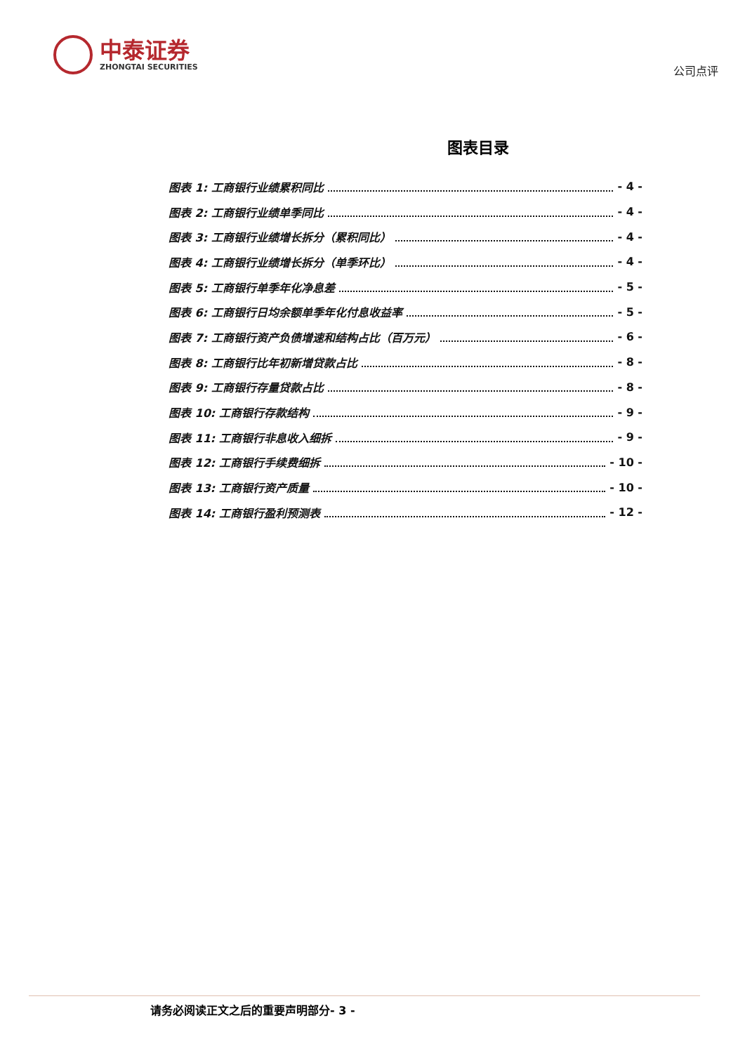中泰证券
ZHONGTAI SECURITIES
公司点评
图表目录
图表 1: 工商银行业绩累积同比 - 4 -
图表 2: 工商银行业绩单季同比 - 4 -
图表 3: 工商银行业绩增长拆分（累积同比） - 4 -
图表 4: 工商银行业绩增长拆分（单季环比） - 4 -
图表 5: 工商银行单季年化净息差 - 5 -
图表 6: 工商银行日均余额单季年化付息收益率 - 5 -
图表 7: 工商银行资产负债增速和结构占比（百万元） - 6 -
图表 8: 工商银行比年初新增贷款占比 - 8 -
图表 9: 工商银行存量贷款占比 - 8 -
图表 10: 工商银行存款结构 - 9 -
图表 11: 工商银行非息收入细拆 - 9 -
图表 12: 工商银行手续费细拆 - 10 -
图表 13: 工商银行资产质量 - 10 -
图表 14: 工商银行盈利预测表 - 12 -
请务必阅读正文之后的重要声明部分- 3 -